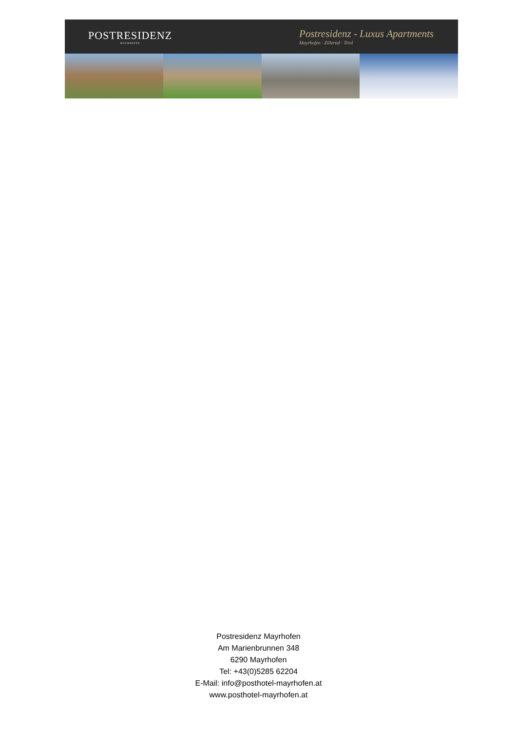POSTRESIDENZ
MAYRHOFEN
Postresidenz - Luxus Apartments
Mayrhofen · Zillertal · Tirol
Postresidenz Mayrhofen
Am Marienbrunnen 348
6290 Mayrhofen
Tel: +43(0)5285 62204
E-Mail: info@posthotel-mayrhofen.at
www.posthotel-mayrhofen.at